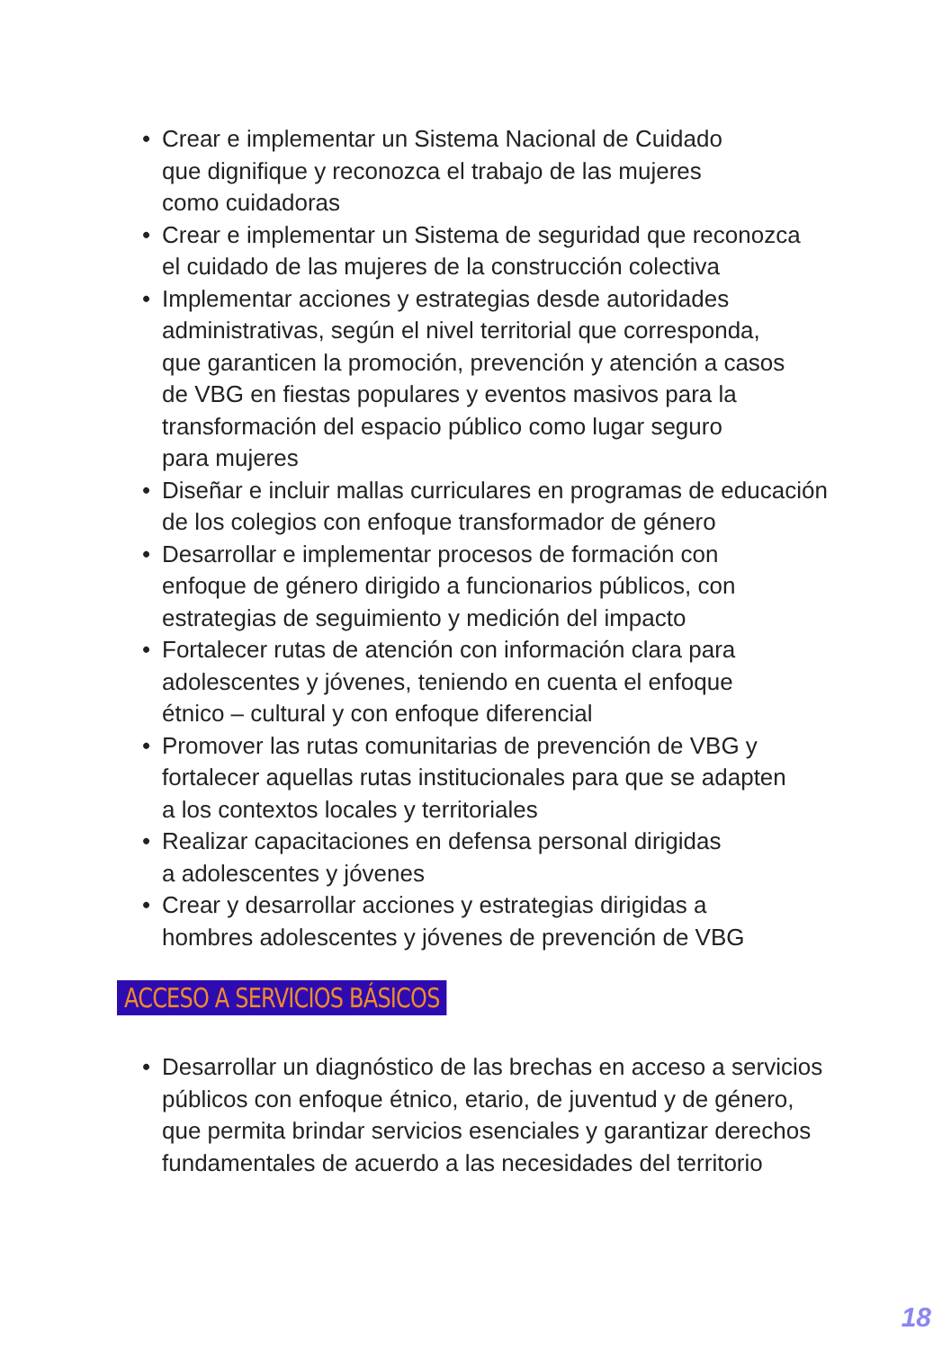• Crear e implementar un Sistema Nacional de Cuidado
que dignifique y reconozca el trabajo de las mujeres
como cuidadoras
• Crear e implementar un Sistema de seguridad que reconozca
el cuidado de las mujeres de la construcción colectiva
• Implementar acciones y estrategias desde autoridades
administrativas, según el nivel territorial que corresponda,
que garanticen la promoción, prevención y atención a casos
de VBG en fiestas populares y eventos masivos para la
transformación del espacio público como lugar seguro
para mujeres
• Diseñar e incluir mallas curriculares en programas de educación
de los colegios con enfoque transformador de género
• Desarrollar e implementar procesos de formación con
enfoque de género dirigido a funcionarios públicos, con
estrategias de seguimiento y medición del impacto
• Fortalecer rutas de atención con información clara para
adolescentes y jóvenes, teniendo en cuenta el enfoque
étnico – cultural y con enfoque diferencial
• Promover las rutas comunitarias de prevención de VBG y
fortalecer aquellas rutas institucionales para que se adapten
a los contextos locales y territoriales
• Realizar capacitaciones en defensa personal dirigidas
a adolescentes y jóvenes
• Crear y desarrollar acciones y estrategias dirigidas a
hombres adolescentes y jóvenes de prevención de VBG
ACCESO A SERVICIOS BÁSICOS
• Desarrollar un diagnóstico de las brechas en acceso a servicios
públicos con enfoque étnico, etario, de juventud y de género,
que permita brindar servicios esenciales y garantizar derechos
fundamentales de acuerdo a las necesidades del territorio
18